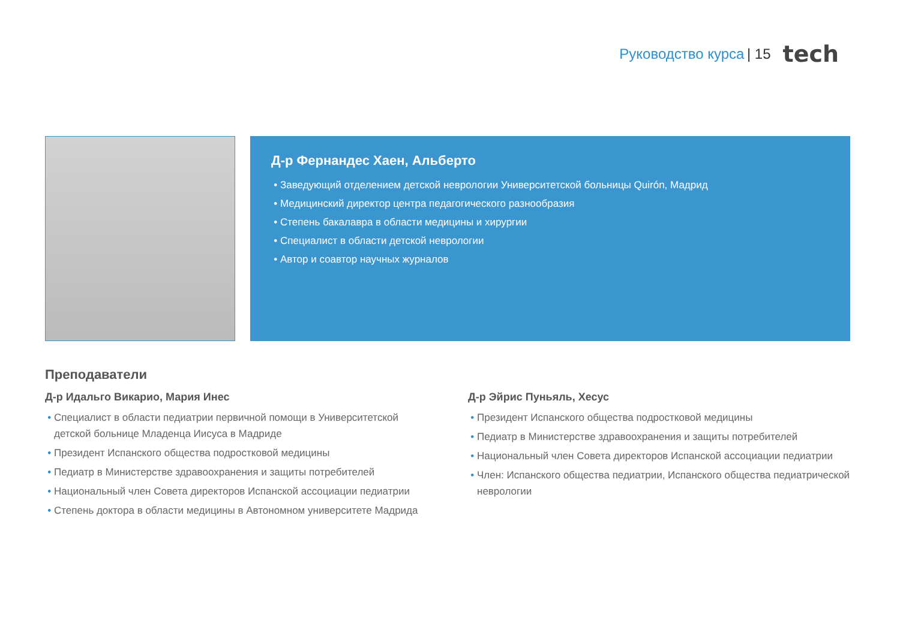Руководство курса | 15 tech
Д-р Фернандес Хаен, Альберто
Заведующий отделением детской неврологии Университетской больницы Quirón, Мадрид
Медицинский директор центра педагогического разнообразия
Степень бакалавра в области медицины и хирургии
Специалист в области детской неврологии
Автор и соавтор научных журналов
Преподаватели
Д-р Идальго Викарио, Мария Инес
Специалист в области педиатрии первичной помощи в Университетской детской больнице Младенца Иисуса в Мадриде
Президент Испанского общества подростковой медицины
Педиатр в Министерстве здравоохранения и защиты потребителей
Национальный член Совета директоров Испанской ассоциации педиатрии
Степень доктора в области медицины в Автономном университете Мадрида
Д-р Эйрис Пуньяль, Хесус
Президент Испанского общества подростковой медицины
Педиатр в Министерстве здравоохранения и защиты потребителей
Национальный член Совета директоров Испанской ассоциации педиатрии
Член: Испанского общества педиатрии, Испанского общества педиатрической неврологии